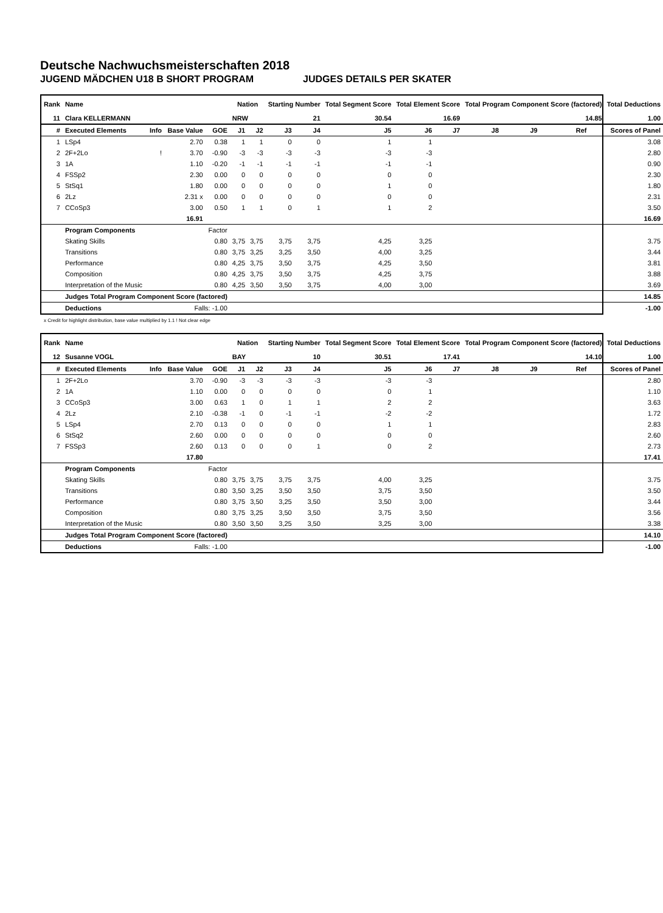Deutsche Nachwuchsmeisterschaften 2018
JUGEND MÄDCHEN U18 B SHORT PROGRAM JUDGES DETAILS PER SKATER
| Rank | Name | | | | Nation | | Starting Number | | Total Segment Score | Total Element Score | | Total Program Component Score (factored) | | | | Total Deductions |
| --- | --- | --- | --- | --- | --- | --- | --- | --- | --- | --- | --- | --- | --- | --- | --- | --- |
| 11 | Clara KELLERMANN | | | | NRW | | 21 | | 30.54 | 16.69 | | 14.85 | | | | 1.00 |
| # | Executed Elements | Info | Base Value | GOE | J1 | J2 | J3 | J4 | J5 | J6 | J7 | J8 | J9 | Ref | | Scores of Panel |
| 1 | LSp4 | | 2.70 | 0.38 | 1 | 1 | 0 | 0 | 1 | 1 | | | | | | 3.08 |
| 2 | 2F+2Lo | ! | 3.70 | -0.90 | -3 | -3 | -3 | -3 | -3 | -3 | | | | | | 2.80 |
| 3 | 1A | | 1.10 | -0.20 | -1 | -1 | -1 | -1 | -1 | -1 | | | | | | 0.90 |
| 4 | FSSp2 | | 2.30 | 0.00 | 0 | 0 | 0 | 0 | 0 | 0 | | | | | | 2.30 |
| 5 | StSq1 | | 1.80 | 0.00 | 0 | 0 | 0 | 0 | 1 | 0 | | | | | | 1.80 |
| 6 | 2Lz | | 2.31 x | 0.00 | 0 | 0 | 0 | 0 | 0 | 0 | | | | | | 2.31 |
| 7 | CCoSp3 | | 3.00 | 0.50 | 1 | 1 | 0 | 1 | 1 | 2 | | | | | | 3.50 |
| | | | 16.91 | | | | | | | | | | | | | 16.69 |
| | Program Components | | | Factor | | | | | | | | | | | | |
| | Skating Skills | | | 0.80 | 3,75 | 3,75 | 3,75 | 3,75 | 4,25 | 3,25 | | | | | | 3.75 |
| | Transitions | | | 0.80 | 3,75 | 3,25 | 3,25 | 3,50 | 4,00 | 3,25 | | | | | | 3.44 |
| | Performance | | | 0.80 | 4,25 | 3,75 | 3,50 | 3,75 | 4,25 | 3,50 | | | | | | 3.81 |
| | Composition | | | 0.80 | 4,25 | 3,75 | 3,50 | 3,75 | 4,25 | 3,75 | | | | | | 3.88 |
| | Interpretation of the Music | | | 0.80 | 4,25 | 3,50 | 3,50 | 3,75 | 4,00 | 3,00 | | | | | | 3.69 |
| | Judges Total Program Component Score (factored) | | | | | | | | | | | | | | | 14.85 |
| | Deductions | Falls: -1.00 | | | | | | | | | | | | | | -1.00 |
x Credit for highlight distribution, base value multiplied by 1.1 ! Not clear edge
| Rank | Name | | | | Nation | | Starting Number | | Total Segment Score | Total Element Score | | Total Program Component Score (factored) | | | | Total Deductions |
| --- | --- | --- | --- | --- | --- | --- | --- | --- | --- | --- | --- | --- | --- | --- | --- | --- |
| 12 | Susanne VOGL | | | | BAY | | 10 | | 30.51 | 17.41 | | 14.10 | | | | 1.00 |
| # | Executed Elements | Info | Base Value | GOE | J1 | J2 | J3 | J4 | J5 | J6 | J7 | J8 | J9 | Ref | | Scores of Panel |
| 1 | 2F+2Lo | | 3.70 | -0.90 | -3 | -3 | -3 | -3 | -3 | -3 | | | | | | 2.80 |
| 2 | 1A | | 1.10 | 0.00 | 0 | 0 | 0 | 0 | 0 | 1 | | | | | | 1.10 |
| 3 | CCoSp3 | | 3.00 | 0.63 | 1 | 0 | 1 | 1 | 2 | 2 | | | | | | 3.63 |
| 4 | 2Lz | | 2.10 | -0.38 | -1 | 0 | -1 | -1 | -2 | -2 | | | | | | 1.72 |
| 5 | LSp4 | | 2.70 | 0.13 | 0 | 0 | 0 | 0 | 1 | 1 | | | | | | 2.83 |
| 6 | StSq2 | | 2.60 | 0.00 | 0 | 0 | 0 | 0 | 0 | 0 | | | | | | 2.60 |
| 7 | FSSp3 | | 2.60 | 0.13 | 0 | 0 | 0 | 1 | 0 | 2 | | | | | | 2.73 |
| | | | 17.80 | | | | | | | | | | | | | 17.41 |
| | Program Components | | | Factor | | | | | | | | | | | | |
| | Skating Skills | | | 0.80 | 3,75 | 3,75 | 3,75 | 3,75 | 4,00 | 3,25 | | | | | | 3.75 |
| | Transitions | | | 0.80 | 3,50 | 3,25 | 3,50 | 3,50 | 3,75 | 3,50 | | | | | | 3.50 |
| | Performance | | | 0.80 | 3,75 | 3,50 | 3,25 | 3,50 | 3,50 | 3,00 | | | | | | 3.44 |
| | Composition | | | 0.80 | 3,75 | 3,25 | 3,50 | 3,50 | 3,75 | 3,50 | | | | | | 3.56 |
| | Interpretation of the Music | | | 0.80 | 3,50 | 3,50 | 3,25 | 3,50 | 3,25 | 3,00 | | | | | | 3.38 |
| | Judges Total Program Component Score (factored) | | | | | | | | | | | | | | | 14.10 |
| | Deductions | Falls: -1.00 | | | | | | | | | | | | | | -1.00 |